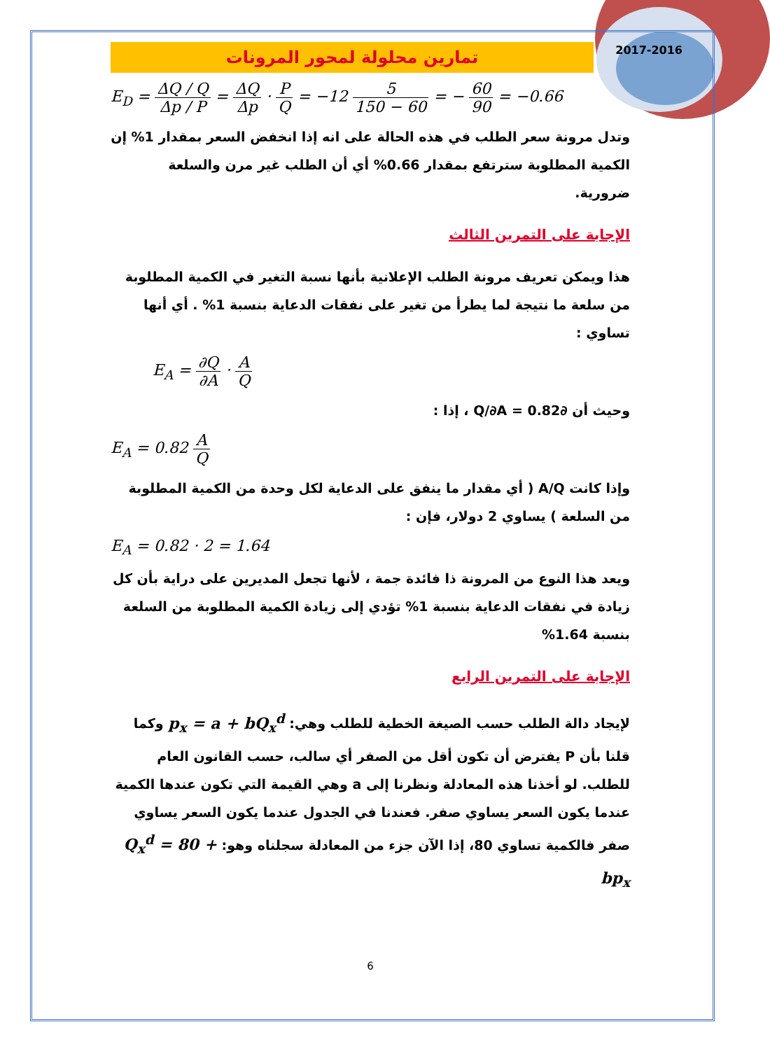2017-2016
تمارين محلولة لمحور المرونات
E<sub>D</sub> = ΔQ / Q Δp / P = ΔQ Δp · P Q = −12 5 150 − 60 = − 60 90 = −0.66
وتدل مرونة سعر الطلب في هذه الحالة على انه إذا انخفض السعر بمقدار 1% إن الكمية المطلوبة سترتفع بمقدار 0.66% أي أن الطلب غير مرن والسلعة ضرورية.
الإجابة على التمرين الثالث
هذا ويمكن تعريف مرونة الطلب الإعلانية بأنها نسبة التغير في الكمية المطلوبة من سلعة ما نتيجة لما يطرأ من تغير على نفقات الدعاية بنسبة 1% . أي أنها تساوي :
E<sub>A</sub> = ∂Q ∂A · A Q
وحيث أن ∂Q/∂A = 0.82 ، إذا :
E<sub>A</sub> = 0.82 A Q
وإذا كانت A/Q ( أي مقدار ما ينفق على الدعاية لكل وحدة من الكمية المطلوبة من السلعة ) يساوي 2 دولار، فإن :
E<sub>A</sub> = 0.82 · 2 = 1.64
ويعد هذا النوع من المرونة ذا فائدة جمة ، لأنها تجعل المديرين على دراية بأن كل زيادة في نفقات الدعاية بنسبة 1% تؤدي إلى زيادة الكمية المطلوبة من السلعة بنسبة 1.64%
الإجابة على التمرين الرابع
لإيجاد دالة الطلب حسب الصيغة الخطية للطلب وهي: p<sub>x</sub> = a + bQ<sub>x</sub><sup>d</sup> وكما قلنا بأن P يفترض أن تكون أقل من الصفر أي سالب، حسب القانون العام للطلب. لو أخذنا هذه المعادلة ونظرنا إلى a وهي القيمة التي تكون عندها الكمية عندما يكون السعر يساوي صفر. فعندنا في الجدول عندما يكون السعر يساوي صفر فالكمية تساوي 80، إذا الآن جزء من المعادلة سجلناه وهو: Q<sub>x</sub><sup>d</sup> = 80 + bp<sub>x</sub>
6